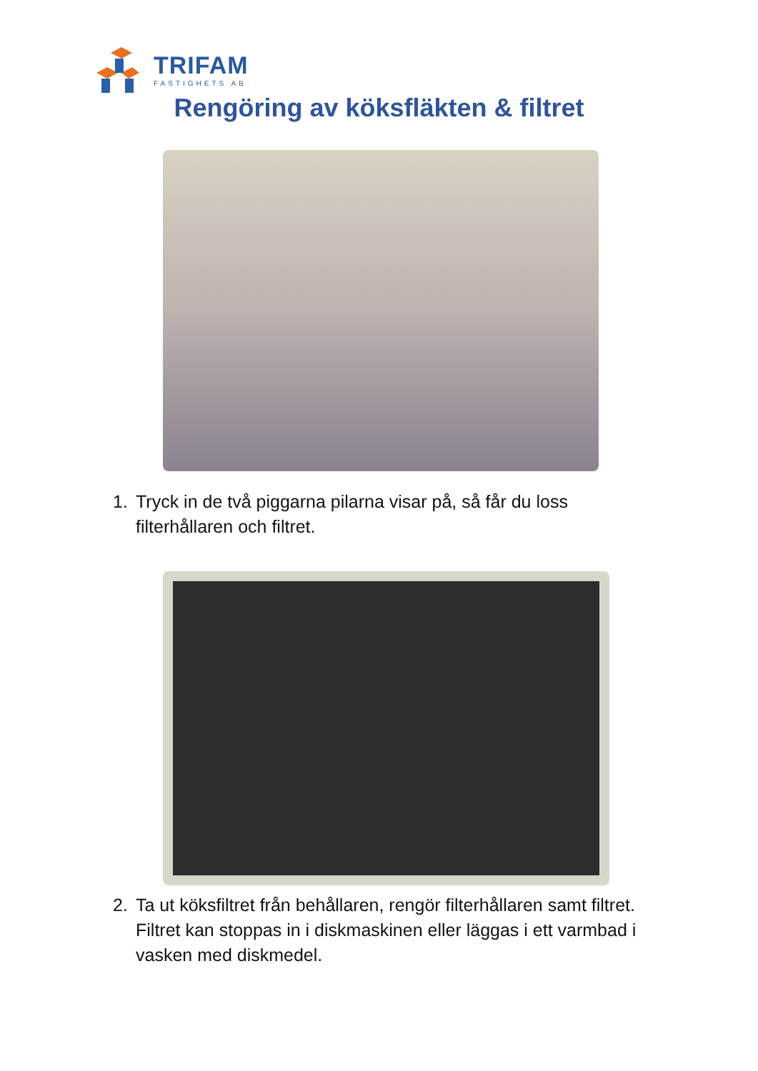TRIFAM
FASTIGHETS AB
Rengöring av köksfläkten & filtret
1. Tryck in de två piggarna pilarna visar på, så får du loss filterhållaren och filtret.
2. Ta ut köksfiltret från behållaren, rengör filterhållaren samt filtret. Filtret kan stoppas in i diskmaskinen eller läggas i ett varmbad i vasken med diskmedel.